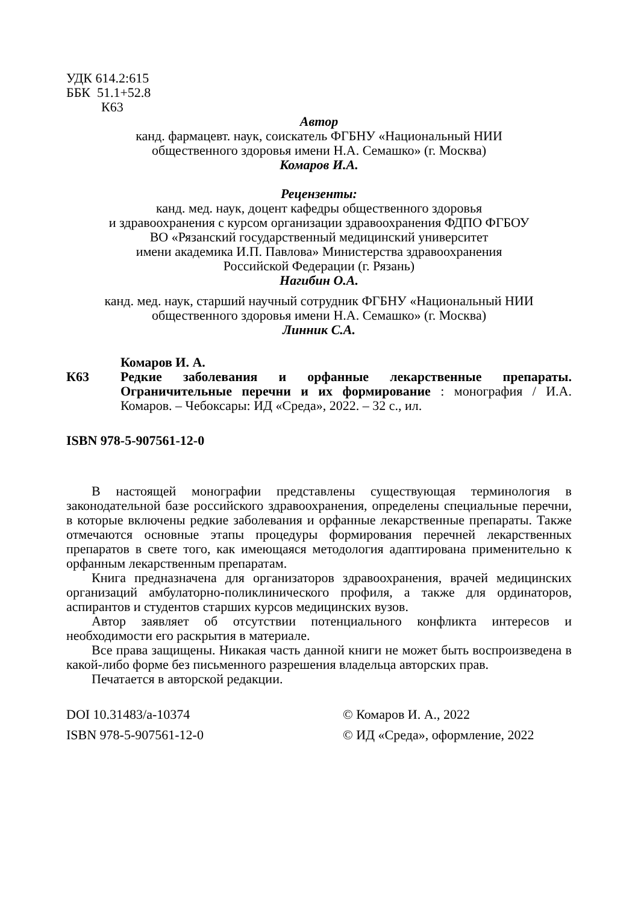УДК 614.2:615
ББК 51.1+52.8
К63
Автор
канд. фармацевт. наук, соискатель ФГБНУ «Национальный НИИ
общественного здоровья имени Н.А. Семашко» (г. Москва)
Комаров И.А.
Рецензенты:
канд. мед. наук, доцент кафедры общественного здоровья
и здравоохранения с курсом организации здравоохранения ФДПО ФГБОУ
ВО «Рязанский государственный медицинский университет
имени академика И.П. Павлова» Министерства здравоохранения
Российской Федерации (г. Рязань)
Нагибин О.А.
канд. мед. наук, старший научный сотрудник ФГБНУ «Национальный НИИ
общественного здоровья имени Н.А. Семашко» (г. Москва)
Линник С.А.
К63
Комаров И. А.
Редкие заболевания и орфанные лекарственные препараты. Ограничительные перечни и их формирование : монография / И.А. Комаров. – Чебоксары: ИД «Среда», 2022. – 32 с., ил.
ISBN 978-5-907561-12-0
В настоящей монографии представлены существующая терминология в законодательной базе российского здравоохранения, определены специальные перечни, в которые включены редкие заболевания и орфанные лекарственные препараты. Также отмечаются основные этапы процедуры формирования перечней лекарственных препаратов в свете того, как имеющаяся методология адаптирована применительно к орфанным лекарственным препаратам.
Книга предназначена для организаторов здравоохранения, врачей медицинских организаций амбулаторно-поликлинического профиля, а также для ординаторов, аспирантов и студентов старших курсов медицинских вузов.
Автор заявляет об отсутствии потенциального конфликта интересов и необходимости его раскрытия в материале.
Все права защищены. Никакая часть данной книги не может быть воспроизведена в какой-либо форме без письменного разрешения владельца авторских прав.
Печатается в авторской редакции.
DOI 10.31483/a-10374 © Комаров И. А., 2022
ISBN 978-5-907561-12-0 © ИД «Среда», оформление, 2022